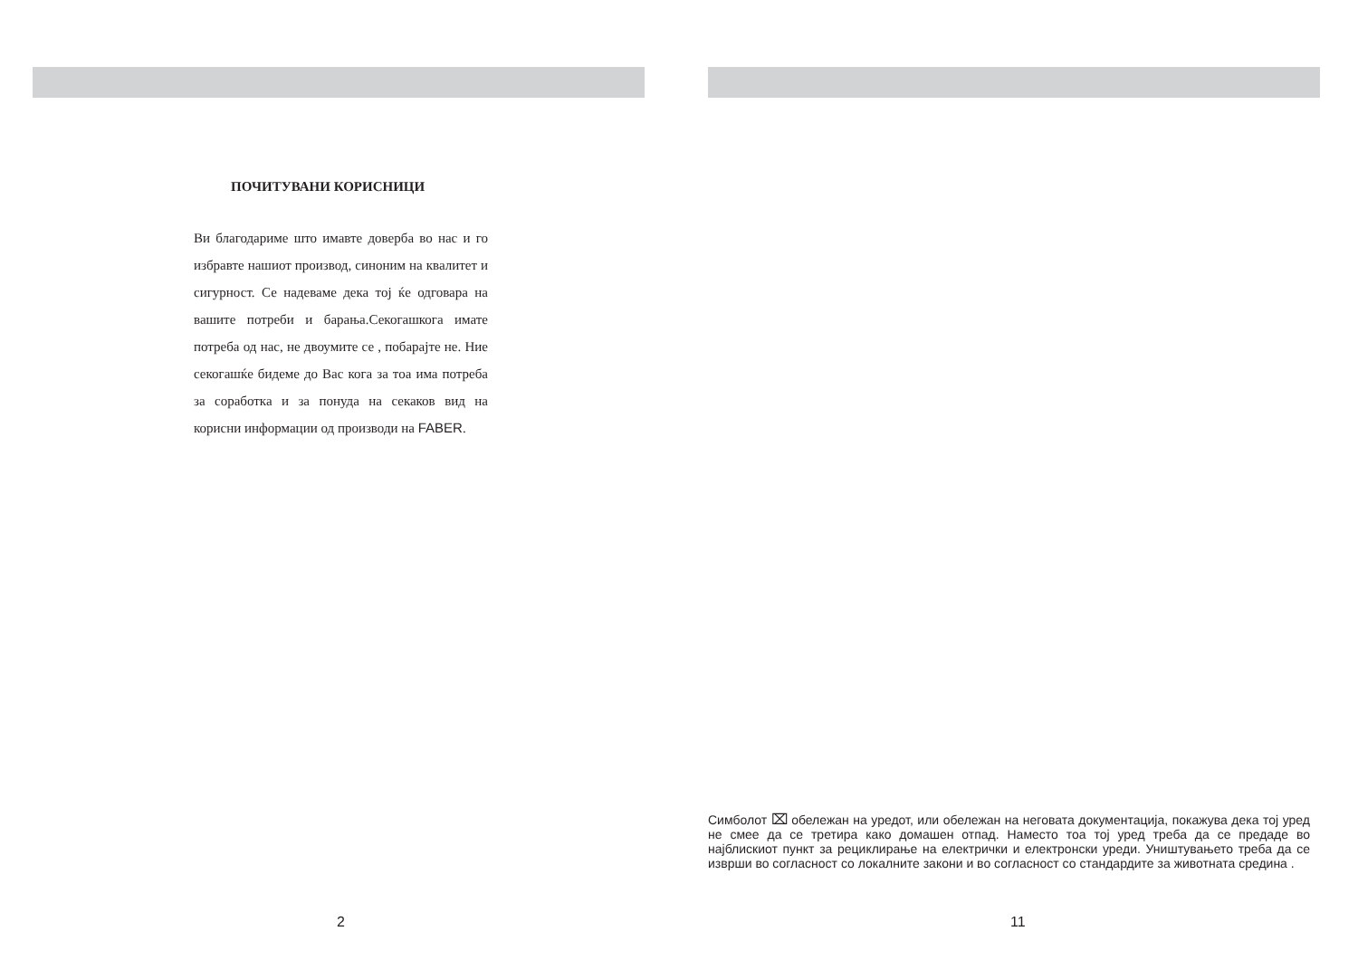ПОЧИТУВАНИ КОРИСНИЦИ
Ви благодариме што имавте доверба во нас и го избравте нашиот производ, синоним на квалитет и сигурност. Се надеваме дека тој ќе одговара на вашите потреби и барања.Секогашкога имате потреба од нас, не двоумите се , побарајте не. Ние секогашќе бидеме до Вас кога за тоа има потреба за соработка и за понуда на секаков вид на корисни информации од производи на FABER.
2
Симболот ⌧ обележан на уредот, или обележан на неговата документација, покажува дека тој уред не смее да се третира како домашен отпад. Наместо тоа тој уред треба да се предаде во најблискиот пункт за рециклирање на електрички и електронски уреди. Уништувањето треба да се изврши во согласност со локалните закони и во согласност со стандардите за животната средина .
11